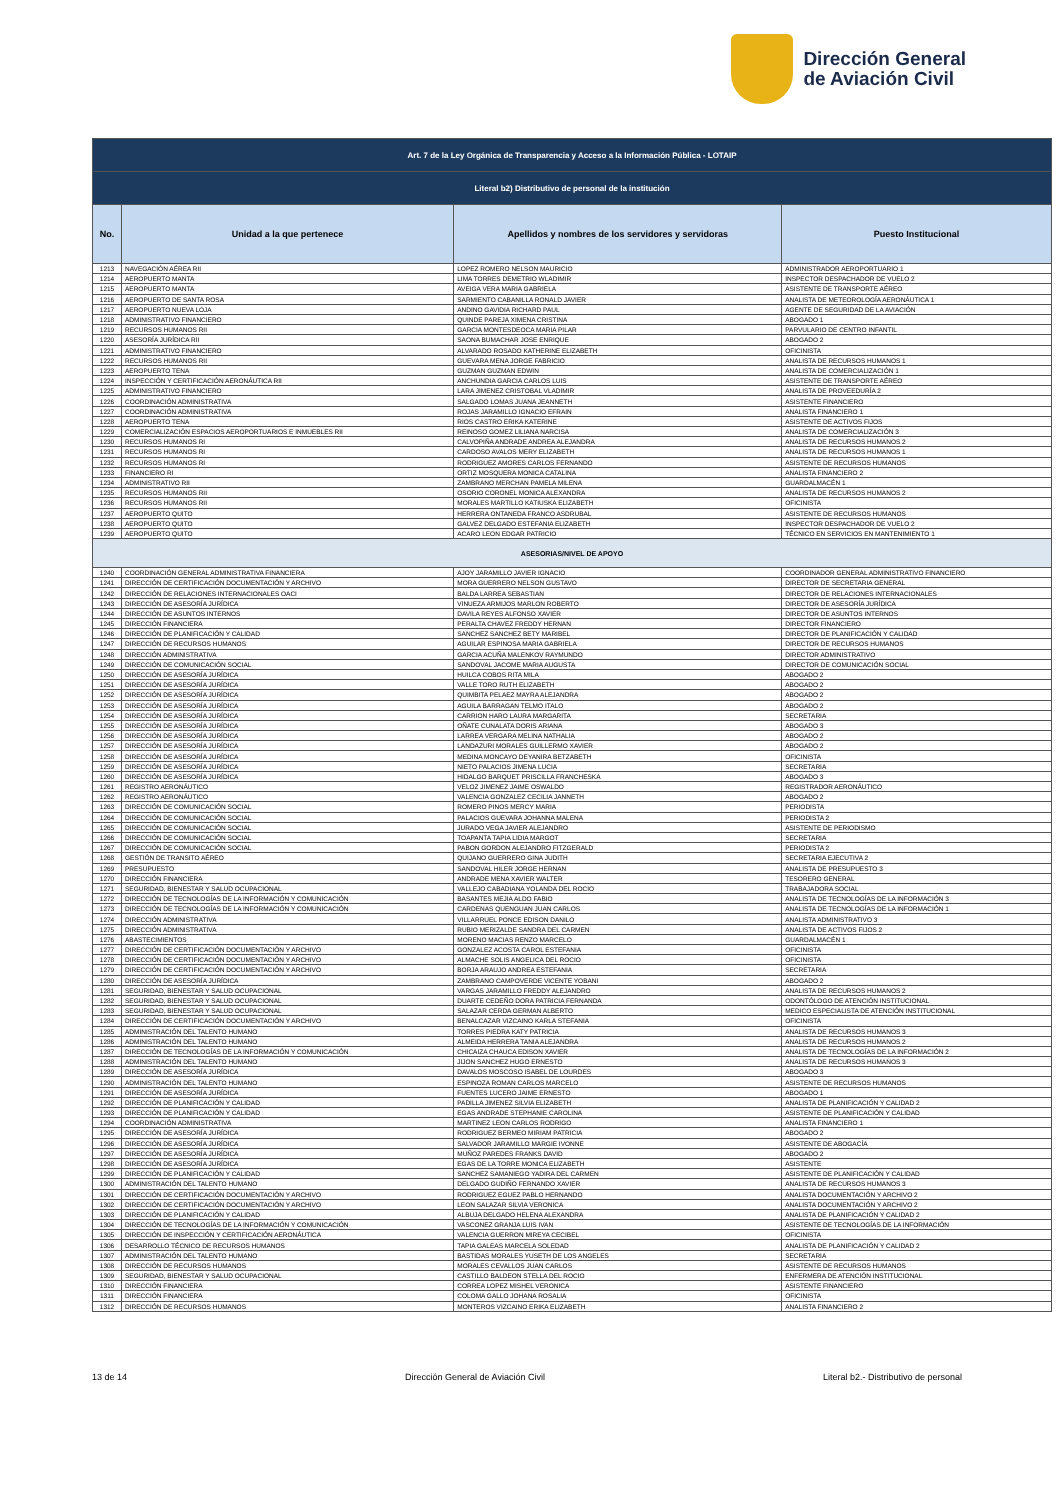Dirección General
de Aviación Civil
| Art. 7 de la Ley Orgánica de Transparencia y Acceso a la Información Pública - LOTAIP | | | |
| Literal b2) Distributivo de personal de la institución | | | |
| No. | Unidad a la que pertenece | Apellidos y nombres de los servidores y servidoras | Puesto Institucional |
| 1213 | NAVEGACIÓN AÉREA RII | LOPEZ ROMERO NELSON MAURICIO | ADMINISTRADOR AEROPORTUARIO 1 |
| 1214 | AEROPUERTO MANTA | LIMA TORRES DEMETRIO WLADIMIR | INSPECTOR DESPACHADOR DE VUELO 2 |
| 1215 | AEROPUERTO MANTA | AVEIGA VERA MARIA GABRIELA | ASISTENTE DE TRANSPORTE AÉREO |
| 1216 | AEROPUERTO DE SANTA ROSA | SARMIENTO CABANILLA RONALD JAVIER | ANALISTA DE METEOROLOGÍA AERONÁUTICA 1 |
| 1217 | AEROPUERTO NUEVA LOJA | ANDINO GAVIDIA RICHARD PAUL | AGENTE DE SEGURIDAD DE LA AVIACIÓN |
| 1218 | ADMINISTRATIVO FINANCIERO | QUINDE PAREJA XIMENA CRISTINA | ABOGADO 1 |
| 1219 | RECURSOS HUMANOS RII | GARCIA MONTESDEOCA MARIA PILAR | PARVULARIO DE CENTRO INFANTIL |
| 1220 | ASESORÍA JURÍDICA RII | SAONA BUMACHAR JOSE ENRIQUE | ABOGADO 2 |
| 1221 | ADMINISTRATIVO FINANCIERO | ALVARADO ROSADO KATHERINE ELIZABETH | OFICINISTA |
| 1222 | RECURSOS HUMANOS RII | GUEVARA MENA JORGE FABRICIO | ANALISTA DE RECURSOS HUMANOS 1 |
| 1223 | AEROPUERTO TENA | GUZMAN GUZMAN EDWIN | ANALISTA DE COMERCIALIZACIÓN 1 |
| 1224 | INSPECCIÓN Y CERTIFICACIÓN AERONÁUTICA RII | ANCHUNDIA GARCIA CARLOS LUIS | ASISTENTE DE TRANSPORTE AÉREO |
| 1225 | ADMINISTRATIVO FINANCIERO | LARA JIMENEZ CRISTOBAL VLADIMIR | ANALISTA DE PROVEEDURÍA 2 |
| 1226 | COORDINACIÓN ADMINISTRATIVA | SALGADO LOMAS JUANA JEANNETH | ASISTENTE FINANCIERO |
| 1227 | COORDINACIÓN ADMINISTRATIVA | ROJAS JARAMILLO IGNACIO EFRAIN | ANALISTA FINANCIERO 1 |
| 1228 | AEROPUERTO TENA | RIOS CASTRO ERIKA KATERINE | ASISTENTE DE ACTIVOS FIJOS |
| 1229 | COMERCIALIZACIÓN ESPACIOS AEROPORTUARIOS E INMUEBLES RII | REINOSO GOMEZ LILIANA NARCISA | ANALISTA DE COMERCIALIZACIÓN 3 |
| 1230 | RECURSOS HUMANOS RI | CALVOPIÑA ANDRADE ANDREA ALEJANDRA | ANALISTA DE RECURSOS HUMANOS 2 |
| 1231 | RECURSOS HUMANOS RI | CARDOSO AVALOS MERY ELIZABETH | ANALISTA DE RECURSOS HUMANOS 1 |
| 1232 | RECURSOS HUMANOS RI | RODRIGUEZ AMORES CARLOS FERNANDO | ASISTENTE DE RECURSOS HUMANOS |
| 1233 | FINANCIERO RI | ORTIZ MOSQUERA MONICA CATALINA | ANALISTA FINANCIERO 2 |
| 1234 | ADMINISTRATIVO RII | ZAMBRANO MERCHAN PAMELA MILENA | GUARDALMACÉN 1 |
| 1235 | RECURSOS HUMANOS RII | OSORIO CORONEL MONICA ALEXANDRA | ANALISTA DE RECURSOS HUMANOS 2 |
| 1236 | RECURSOS HUMANOS RII | MORALES MARTILLO KATIUSKA ELIZABETH | OFICINISTA |
| 1237 | AEROPUERTO QUITO | HERRERA ONTANEDA FRANCO ASDRUBAL | ASISTENTE DE RECURSOS HUMANOS |
| 1238 | AEROPUERTO QUITO | GALVEZ DELGADO ESTEFANIA ELIZABETH | INSPECTOR DESPACHADOR DE VUELO 2 |
| 1239 | AEROPUERTO QUITO | ACARO LEON EDGAR PATRICIO | TÉCNICO EN SERVICIOS EN MANTENIMIENTO 1 |
| ASESORIAS/NIVEL DE APOYO | | | |
| 1240 | COORDINACIÓN GENERAL ADMINISTRATIVA FINANCIERA | AJOY JARAMILLO JAVIER IGNACIO | COORDINADOR GENERAL ADMINISTRATIVO FINANCIERO |
| 1241 | DIRECCIÓN DE CERTIFICACIÓN DOCUMENTACIÓN Y ARCHIVO | MORA GUERRERO NELSON GUSTAVO | DIRECTOR DE SECRETARIA GENERAL |
| 1242 | DIRECCIÓN DE RELACIONES INTERNACIONALES OACI | BALDA LARREA SEBASTIAN | DIRECTOR DE RELACIONES INTERNACIONALES |
| 1243 | DIRECCIÓN DE ASESORÍA JURÍDICA | VINUEZA ARMIJOS MARLON ROBERTO | DIRECTOR DE ASESORÍA JURÍDICA |
| 1244 | DIRECCIÓN DE ASUNTOS INTERNOS | DAVILA REYES ALFONSO XAVIER | DIRECTOR DE ASUNTOS INTERNOS |
| 1245 | DIRECCIÓN FINANCIERA | PERALTA CHAVEZ FREDDY HERNAN | DIRECTOR FINANCIERO |
| 1246 | DIRECCIÓN DE PLANIFICACIÓN Y CALIDAD | SANCHEZ SANCHEZ BETY MARIBEL | DIRECTOR DE PLANIFICACIÓN Y CALIDAD |
| 1247 | DIRECCIÓN DE RECURSOS HUMANOS | AGUILAR ESPINOSA MARIA GABRIELA | DIRECTOR DE RECURSOS HUMANOS |
| 1248 | DIRECCIÓN ADMINISTRATIVA | GARCIA ACUÑA MALENKOV RAYMUNDO | DIRECTOR ADMINISTRATIVO |
| 1249 | DIRECCIÓN DE COMUNICACIÓN SOCIAL | SANDOVAL JACOME MARIA AUGUSTA | DIRECTOR DE COMUNICACIÓN SOCIAL |
| 1250 | DIRECCIÓN DE ASESORÍA JURÍDICA | HUILCA COBOS RITA MILA | ABOGADO 2 |
| 1251 | DIRECCIÓN DE ASESORÍA JURÍDICA | VALLE TORO RUTH ELIZABETH | ABOGADO 2 |
| 1252 | DIRECCIÓN DE ASESORÍA JURÍDICA | QUIMBITA PELAEZ MAYRA ALEJANDRA | ABOGADO 2 |
| 1253 | DIRECCIÓN DE ASESORÍA JURÍDICA | AGUILA BARRAGAN TELMO ITALO | ABOGADO 2 |
| 1254 | DIRECCIÓN DE ASESORÍA JURÍDICA | CARRION HARO LAURA MARGARITA | SECRETARIA |
| 1255 | DIRECCIÓN DE ASESORÍA JURÍDICA | OÑATE CUNALATA DORIS ARIANA | ABOGADO 3 |
| 1256 | DIRECCIÓN DE ASESORÍA JURÍDICA | LARREA VERGARA MELINA NATHALIA | ABOGADO 2 |
| 1257 | DIRECCIÓN DE ASESORÍA JURÍDICA | LANDAZURI MORALES GUILLERMO XAVIER | ABOGADO 2 |
| 1258 | DIRECCIÓN DE ASESORÍA JURÍDICA | MEDINA MONCAYO DEYANIRA BETZABETH | OFICINISTA |
| 1259 | DIRECCIÓN DE ASESORÍA JURÍDICA | NIETO PALACIOS JIMENA LUCIA | SECRETARIA |
| 1260 | DIRECCIÓN DE ASESORÍA JURÍDICA | HIDALGO BARQUET PRISCILLA FRANCHESKA | ABOGADO 3 |
| 1261 | REGISTRO AERONÁUTICO | VELOZ JIMENEZ JAIME OSWALDO | REGISTRADOR AERONÁUTICO |
| 1262 | REGISTRO AERONÁUTICO | VALENCIA GONZALEZ CECILIA JANNETH | ABOGADO 2 |
| 1263 | DIRECCIÓN DE COMUNICACIÓN SOCIAL | ROMERO PINOS MERCY MARIA | PERIODISTA |
| 1264 | DIRECCIÓN DE COMUNICACIÓN SOCIAL | PALACIOS GUEVARA JOHANNA MALENA | PERIODISTA 2 |
| 1265 | DIRECCIÓN DE COMUNICACIÓN SOCIAL | JURADO VEGA JAVIER ALEJANDRO | ASISTENTE DE PERIODISMO |
| 1266 | DIRECCIÓN DE COMUNICACIÓN SOCIAL | TOAPANTA TAPIA LIDIA MARGOT | SECRETARIA |
| 1267 | DIRECCIÓN DE COMUNICACIÓN SOCIAL | PABON GORDON ALEJANDRO FITZGERALD | PERIODISTA 2 |
| 1268 | GESTIÓN DE TRANSITO AÉREO | QUIJANO GUERRERO GINA JUDITH | SECRETARIA EJECUTIVA 2 |
| 1269 | PRESUPUESTO | SANDOVAL HILER JORGE HERNAN | ANALISTA DE PRESUPUESTO 3 |
| 1270 | DIRECCIÓN FINANCIERA | ANDRADE MENA XAVIER WALTER | TESORERO GENERAL |
| 1271 | SEGURIDAD, BIENESTAR Y SALUD OCUPACIONAL | VALLEJO CABADIANA YOLANDA DEL ROCIO | TRABAJADORA SOCIAL |
| 1272 | DIRECCIÓN DE TECNOLOGÍAS DE LA INFORMACIÓN Y COMUNICACIÓN | BASANTES MEJIA ALDO FABIO | ANALISTA DE TECNOLOGÍAS DE LA INFORMACIÓN 3 |
| 1273 | DIRECCIÓN DE TECNOLOGÍAS DE LA INFORMACIÓN Y COMUNICACIÓN | CARDENAS QUENGUAN JUAN CARLOS | ANALISTA DE TECNOLOGÍAS DE LA INFORMACIÓN 1 |
| 1274 | DIRECCIÓN ADMINISTRATIVA | VILLARRUEL PONCE EDISON DANILO | ANALISTA ADMINISTRATIVO 3 |
| 1275 | DIRECCIÓN ADMINISTRATIVA | RUBIO MERIZALDE SANDRA DEL CARMEN | ANALISTA DE ACTIVOS FIJOS 2 |
| 1276 | ABASTECIMIENTOS | MORENO MACIAS RENZO MARCELO | GUARDALMACÉN 1 |
| 1277 | DIRECCIÓN DE CERTIFICACIÓN DOCUMENTACIÓN Y ARCHIVO | GONZALEZ ACOSTA CAROL ESTEFANIA | OFICINISTA |
| 1278 | DIRECCIÓN DE CERTIFICACIÓN DOCUMENTACIÓN Y ARCHIVO | ALMACHE SOLIS ANGELICA DEL ROCIO | OFICINISTA |
| 1279 | DIRECCIÓN DE CERTIFICACIÓN DOCUMENTACIÓN Y ARCHIVO | BORJA ARAUJO ANDREA ESTEFANIA | SECRETARIA |
| 1280 | DIRECCIÓN DE ASESORÍA JURÍDICA | ZAMBRANO CAMPOVERDE VICENTE YOBANI | ABOGADO 2 |
| 1281 | SEGURIDAD, BIENESTAR Y SALUD OCUPACIONAL | VARGAS JARAMILLO FREDDY ALEJANDRO | ANALISTA DE RECURSOS HUMANOS 2 |
| 1282 | SEGURIDAD, BIENESTAR Y SALUD OCUPACIONAL | DUARTE CEDEÑO DORA PATRICIA FERNANDA | ODONTÓLOGO DE ATENCIÓN INSTITUCIONAL |
| 1283 | SEGURIDAD, BIENESTAR Y SALUD OCUPACIONAL | SALAZAR CERDA GERMAN ALBERTO | MEDICO ESPECIALISTA DE ATENCIÓN INSTITUCIONAL |
| 1284 | DIRECCIÓN DE CERTIFICACIÓN DOCUMENTACIÓN Y ARCHIVO | BENALCAZAR VIZCAINO KARLA STEFANIA | OFICINISTA |
| 1285 | ADMINISTRACIÓN DEL TALENTO HUMANO | TORRES PIEDRA KATY PATRICIA | ANALISTA DE RECURSOS HUMANOS 3 |
| 1286 | ADMINISTRACIÓN DEL TALENTO HUMANO | ALMEIDA HERRERA TANIA ALEJANDRA | ANALISTA DE RECURSOS HUMANOS 2 |
| 1287 | DIRECCIÓN DE TECNOLOGÍAS DE LA INFORMACIÓN Y COMUNICACIÓN | CHICAIZA CHAUCA EDISON XAVIER | ANALISTA DE TECNOLOGÍAS DE LA INFORMACIÓN 2 |
| 1288 | ADMINISTRACIÓN DEL TALENTO HUMANO | JIJON SANCHEZ HUGO ERNESTO | ANALISTA DE RECURSOS HUMANOS 3 |
| 1289 | DIRECCIÓN DE ASESORÍA JURÍDICA | DAVALOS MOSCOSO ISABEL DE LOURDES | ABOGADO 3 |
| 1290 | ADMINISTRACIÓN DEL TALENTO HUMANO | ESPINOZA ROMAN CARLOS MARCELO | ASISTENTE DE RECURSOS HUMANOS |
| 1291 | DIRECCIÓN DE ASESORÍA JURÍDICA | FUENTES LUCERO JAIME ERNESTO | ABOGADO 1 |
| 1292 | DIRECCIÓN DE PLANIFICACIÓN Y CALIDAD | PADILLA JIMENEZ SILVIA ELIZABETH | ANALISTA DE PLANIFICACIÓN Y CALIDAD 2 |
| 1293 | DIRECCIÓN DE PLANIFICACIÓN Y CALIDAD | EGAS ANDRADE STEPHANIE CAROLINA | ASISTENTE DE PLANIFICACIÓN Y CALIDAD |
| 1294 | COORDINACIÓN ADMINISTRATIVA | MARTINEZ LEON CARLOS RODRIGO | ANALISTA FINANCIERO 1 |
| 1295 | DIRECCIÓN DE ASESORÍA JURÍDICA | RODRIGUEZ BERMEO MIRIAM PATRICIA | ABOGADO 2 |
| 1296 | DIRECCIÓN DE ASESORÍA JURÍDICA | SALVADOR JARAMILLO MARGIE IVONNE | ASISTENTE DE ABOGACÍA |
| 1297 | DIRECCIÓN DE ASESORÍA JURÍDICA | MUÑOZ PAREDES FRANKS DAVID | ABOGADO 2 |
| 1298 | DIRECCIÓN DE ASESORÍA JURÍDICA | EGAS DE LA TORRE MONICA ELIZABETH | ASISTENTE |
| 1299 | DIRECCIÓN DE PLANIFICACIÓN Y CALIDAD | SANCHEZ SAMANIEGO YADIRA DEL CARMEN | ASISTENTE DE PLANIFICACIÓN Y CALIDAD |
| 1300 | ADMINISTRACIÓN DEL TALENTO HUMANO | DELGADO GUDIÑO FERNANDO XAVIER | ANALISTA DE RECURSOS HUMANOS 3 |
| 1301 | DIRECCIÓN DE CERTIFICACIÓN DOCUMENTACIÓN Y ARCHIVO | RODRIGUEZ EGUEZ PABLO HERNANDO | ANALISTA DOCUMENTACIÓN Y ARCHIVO 2 |
| 1302 | DIRECCIÓN DE CERTIFICACIÓN DOCUMENTACIÓN Y ARCHIVO | LEON SALAZAR SILVIA VERONICA | ANALISTA DOCUMENTACIÓN Y ARCHIVO 2 |
| 1303 | DIRECCIÓN DE PLANIFICACIÓN Y CALIDAD | ALBUJA DELGADO HELENA ALEXANDRA | ANALISTA DE PLANIFICACIÓN Y CALIDAD 2 |
| 1304 | DIRECCIÓN DE TECNOLOGÍAS DE LA INFORMACIÓN Y COMUNICACIÓN | VASCONEZ GRANJA LUIS IVAN | ASISTENTE DE TECNOLOGÍAS DE LA INFORMACIÓN |
| 1305 | DIRECCIÓN DE INSPECCIÓN Y CERTIFICACIÓN AERONÁUTICA | VALENCIA GUERRON MIREYA CECIBEL | OFICINISTA |
| 1306 | DESARROLLO TÉCNICO DE RECURSOS HUMANOS | TAPIA GALEAS MARCELA SOLEDAD | ANALISTA DE PLANIFICACIÓN Y CALIDAD 2 |
| 1307 | ADMINISTRACIÓN DEL TALENTO HUMANO | BASTIDAS MORALES YUSETH DE LOS ANGELES | SECRETARIA |
| 1308 | DIRECCIÓN DE RECURSOS HUMANOS | MORALES CEVALLOS JUAN CARLOS | ASISTENTE DE RECURSOS HUMANOS |
| 1309 | SEGURIDAD, BIENESTAR Y SALUD OCUPACIONAL | CASTILLO BALDEON STELLA DEL ROCIO | ENFERMERA DE ATENCIÓN INSTITUCIONAL |
| 1310 | DIRECCIÓN FINANCIERA | CORREA LOPEZ MISHEL VERONICA | ASISTENTE FINANCIERO |
| 1311 | DIRECCIÓN FINANCIERA | COLOMA GALLO JOHANA ROSALIA | OFICINISTA |
| 1312 | DIRECCIÓN DE RECURSOS HUMANOS | MONTEROS VIZCAINO ERIKA ELIZABETH | ANALISTA FINANCIERO 2 |
13 de 14 Dirección General de Aviación Civil Literal b2.- Distributivo de personal